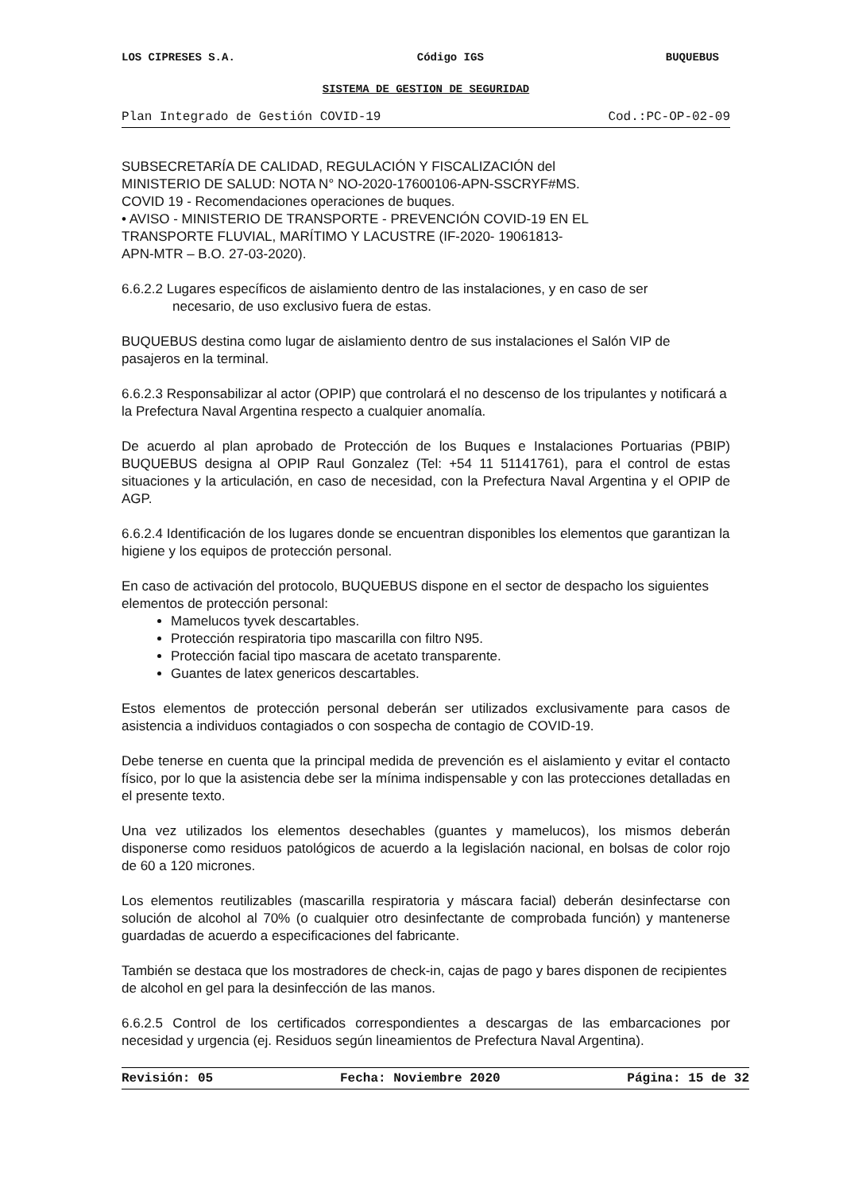LOS CIPRESES S.A. Código IGS BUQUEBUS
SISTEMA DE GESTION DE SEGURIDAD
Plan Integrado de Gestión COVID-19 Cod.:PC-OP-02-09
SUBSECRETARÍA DE CALIDAD, REGULACIÓN Y FISCALIZACIÓN del
MINISTERIO DE SALUD: NOTA N° NO-2020-17600106-APN-SSCRYF#MS.
COVID 19 - Recomendaciones operaciones de buques.
• AVISO - MINISTERIO DE TRANSPORTE - PREVENCIÓN COVID-19 EN EL
TRANSPORTE FLUVIAL, MARÍTIMO Y LACUSTRE (IF-2020- 19061813-
APN-MTR – B.O. 27-03-2020).
6.6.2.2 Lugares específicos de aislamiento dentro de las instalaciones, y en caso de ser
necesario, de uso exclusivo fuera de estas.
BUQUEBUS destina como lugar de aislamiento dentro de sus instalaciones el Salón VIP de pasajeros en la terminal.
6.6.2.3 Responsabilizar al actor (OPIP) que controlará el no descenso de los tripulantes y notificará a la Prefectura Naval Argentina respecto a cualquier anomalía.
De acuerdo al plan aprobado de Protección de los Buques e Instalaciones Portuarias (PBIP) BUQUEBUS designa al OPIP Raul Gonzalez (Tel: +54 11 51141761), para el control de estas situaciones y la articulación, en caso de necesidad, con la Prefectura Naval Argentina y el OPIP de AGP.
6.6.2.4 Identificación de los lugares donde se encuentran disponibles los elementos que garantizan la higiene y los equipos de protección personal.
En caso de activación del protocolo, BUQUEBUS dispone en el sector de despacho los siguientes elementos de protección personal:
Mamelucos tyvek descartables.
Protección respiratoria tipo mascarilla con filtro N95.
Protección facial tipo mascara de acetato transparente.
Guantes de latex genericos descartables.
Estos elementos de protección personal deberán ser utilizados exclusivamente para casos de asistencia a individuos contagiados o con sospecha de contagio de COVID-19.
Debe tenerse en cuenta que la principal medida de prevención es el aislamiento y evitar el contacto físico, por lo que la asistencia debe ser la mínima indispensable y con las protecciones detalladas en el presente texto.
Una vez utilizados los elementos desechables (guantes y mamelucos), los mismos deberán disponerse como residuos patológicos de acuerdo a la legislación nacional, en bolsas de color rojo de 60 a 120 micrones.
Los elementos reutilizables (mascarilla respiratoria y máscara facial) deberán desinfectarse con solución de alcohol al 70% (o cualquier otro desinfectante de comprobada función) y mantenerse guardadas de acuerdo a especificaciones del fabricante.
También se destaca que los mostradores de check-in, cajas de pago y bares disponen de recipientes de alcohol en gel para la desinfección de las manos.
6.6.2.5 Control de los certificados correspondientes a descargas de las embarcaciones por necesidad y urgencia (ej. Residuos según lineamientos de Prefectura Naval Argentina).
Revisión: 05 Fecha: Noviembre 2020 Página: 15 de 32